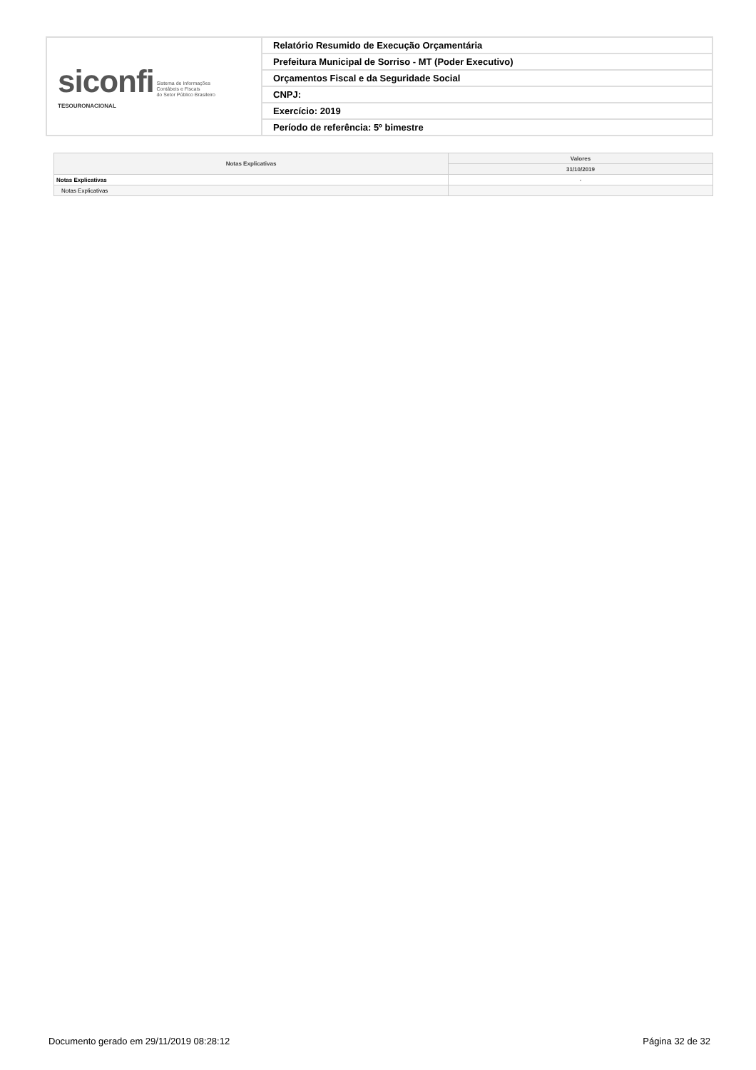| siconfi Sistema de Informações Contábeis e Fiscais do Setor Público Brasileiro TESOURONACIONAL | Relatório Resumido de Execução Orçamentária |
| | Prefeitura Municipal de Sorriso - MT (Poder Executivo) |
| | Orçamentos Fiscal e da Seguridade Social |
| | CNPJ: |
| | Exercício: 2019 |
| | Período de referência: 5º bimestre |
| Notas Explicativas | Valores |
| --- | --- |
| | 31/10/2019 |
| Notas Explicativas | - |
| Notas Explicativas | |
Documento gerado em 29/11/2019 08:28:12 Página 32 de 32